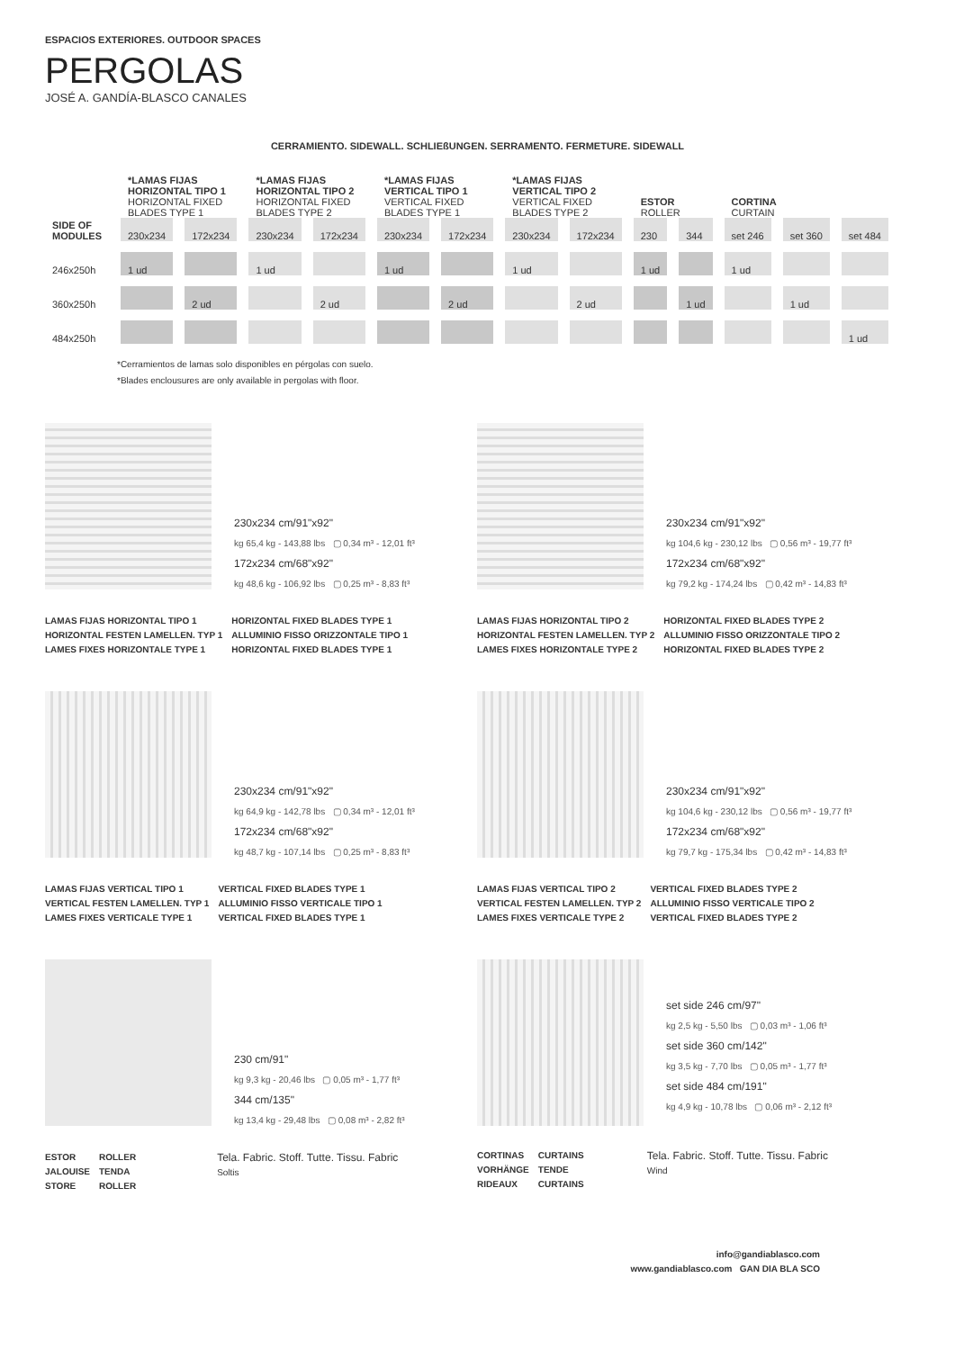ESPACIOS EXTERIORES. OUTDOOR SPACES
PERGOLAS
JOSÉ A. GANDÍA-BLASCO CANALES
CERRAMIENTO. SIDEWALL. SCHLIEßUNGEN. SERRAMENTO. FERMETURE. SIDEWALL
| | *LAMAS FIJAS HORIZONTAL TIPO 1 HORIZONTAL FIXED BLADES TYPE 1 | | *LAMAS FIJAS HORIZONTAL TIPO 2 HORIZONTAL FIXED BLADES TYPE 2 | | *LAMAS FIJAS VERTICAL TIPO 1 VERTICAL FIXED BLADES TYPE 1 | | *LAMAS FIJAS VERTICAL TIPO 2 VERTICAL FIXED BLADES TYPE 2 | | ESTOR ROLLER | | CORTINA CURTAIN | | |
| --- | --- | --- | --- | --- | --- | --- | --- | --- | --- | --- | --- | --- | --- |
| SIDE OF MODULES | 230x234 | 172x234 | 230x234 | 172x234 | 230x234 | 172x234 | 230x234 | 172x234 | 230 | 344 | set 246 | set 360 | set 484 |
| 246x250h | 1 ud | | 1 ud | | 1 ud | | 1 ud | | 1 ud | | 1 ud | | |
| 360x250h | | 2 ud | | 2 ud | | 2 ud | | 2 ud | | 1 ud | | 1 ud | |
| 484x250h | | | | | | | | | | | | | 1 ud |
*Cerramientos de lamas solo disponibles en pérgolas con suelo.
*Blades enclousures are only available in pergolas with floor.
230x234 cm/91"x92"
kg 65,4 kg - 143,88 lbs ▢ 0,34 m³ - 12,01 ft³
172x234 cm/68"x92"
kg 48,6 kg - 106,92 lbs ▢ 0,25 m³ - 8,83 ft³
LAMAS FIJAS HORIZONTAL TIPO 1
HORIZONTAL FESTEN LAMELLEN. TYP 1
LAMES FIXES HORIZONTALE TYPE 1
HORIZONTAL FIXED BLADES TYPE 1
ALLUMINIO FISSO ORIZZONTALE TIPO 1
HORIZONTAL FIXED BLADES TYPE 1
230x234 cm/91"x92"
kg 104,6 kg - 230,12 lbs ▢ 0,56 m³ - 19,77 ft³
172x234 cm/68"x92"
kg 79,2 kg - 174,24 lbs ▢ 0,42 m³ - 14,83 ft³
LAMAS FIJAS HORIZONTAL TIPO 2
HORIZONTAL FESTEN LAMELLEN. TYP 2
LAMES FIXES HORIZONTALE TYPE 2
HORIZONTAL FIXED BLADES TYPE 2
ALLUMINIO FISSO ORIZZONTALE TIPO 2
HORIZONTAL FIXED BLADES TYPE 2
230x234 cm/91"x92"
kg 64,9 kg - 142,78 lbs ▢ 0,34 m³ - 12,01 ft³
172x234 cm/68"x92"
kg 48,7 kg - 107,14 lbs ▢ 0,25 m³ - 8,83 ft³
LAMAS FIJAS VERTICAL TIPO 1
VERTICAL FESTEN LAMELLEN. TYP 1
LAMES FIXES VERTICALE TYPE 1
VERTICAL FIXED BLADES TYPE 1
ALLUMINIO FISSO VERTICALE TIPO 1
VERTICAL FIXED BLADES TYPE 1
230x234 cm/91"x92"
kg 104,6 kg - 230,12 lbs ▢ 0,56 m³ - 19,77 ft³
172x234 cm/68"x92"
kg 79,7 kg - 175,34 lbs ▢ 0,42 m³ - 14,83 ft³
LAMAS FIJAS VERTICAL TIPO 2
VERTICAL FESTEN LAMELLEN. TYP 2
LAMES FIXES VERTICALE TYPE 2
VERTICAL FIXED BLADES TYPE 2
ALLUMINIO FISSO VERTICALE TIPO 2
VERTICAL FIXED BLADES TYPE 2
230 cm/91"
kg 9,3 kg - 20,46 lbs ▢ 0,05 m³ - 1,77 ft³
344 cm/135"
kg 13,4 kg - 29,48 lbs ▢ 0,08 m³ - 2,82 ft³
ESTOR
JALOUISE
STORE
ROLLER
TENDA
ROLLER
Tela. Fabric. Stoff. Tutte. Tissu. Fabric
Soltis
set side 246 cm/97"
kg 2,5 kg - 5,50 lbs ▢ 0,03 m³ - 1,06 ft³
set side 360 cm/142"
kg 3,5 kg - 7,70 lbs ▢ 0,05 m³ - 1,77 ft³
set side 484 cm/191"
kg 4,9 kg - 10,78 lbs ▢ 0,06 m³ - 2,12 ft³
CORTINAS
VORHÄNGE
RIDEAUX
CURTAINS
TENDE
CURTAINS
Tela. Fabric. Stoff. Tutte. Tissu. Fabric
Wind
info@gandiablasco.com
www.gandiablasco.com GAN DIA BLA SCO